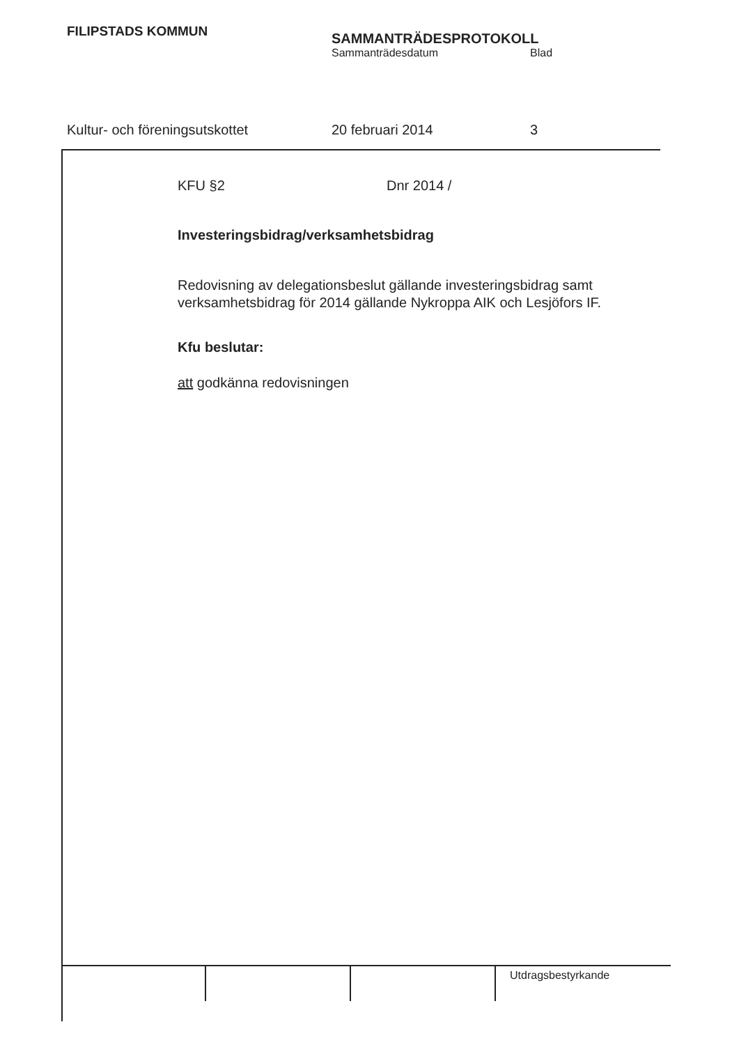FILIPSTADS KOMMUN
SAMMANTRÄDESPROTOKOLL
Sammanträdesdatum Blad
Kultur- och föreningsutskottet 20 februari 2014 3
KFU §2 Dnr 2014 /
Investeringsbidrag/verksamhetsbidrag
Redovisning av delegationsbeslut gällande investeringsbidrag samt verksamhetsbidrag för 2014 gällande Nykroppa AIK och Lesjöfors IF.
Kfu beslutar:
att godkänna redovisningen
Utdragsbestyrkande